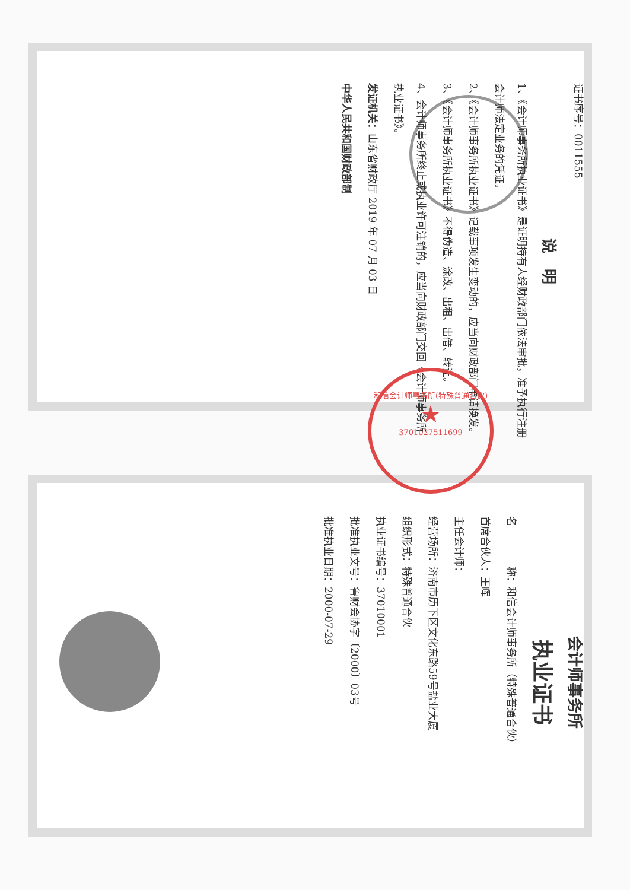证书序号：0011555
说　明
1、《会计师事务所执业证书》是证明持有人经财政部门依法审批，准予执行注册会计师法定业务的凭证。
2、《会计师事务所执业证书》记载事项发生变动的，应当向财政部门申请换发。
3、《会计师事务所执业证书》不得伪造、涂改、出租、出借、转让。
4、会计师事务所终止或执业许可注销的，应当向财政部门交回《会计师事务所执业证书》。
发证机关：山东省财政厅 2019 年 07 月 03 日
中华人民共和国财政部制
会计师事务所
执业证书
名　　　　称：和信会计师事务所（特殊普通合伙）
首席合伙人：王晖
主任会计师：
经营场所：济南市历下区文化东路59号盐业大厦
组织形式：特殊普通合伙
执业证书编号：37010001
批准执业文号：鲁财会协字〔2000〕03号
批准执业日期：2000-07-29
和信会计师事务所(特殊普通合伙)
★
3701027511699